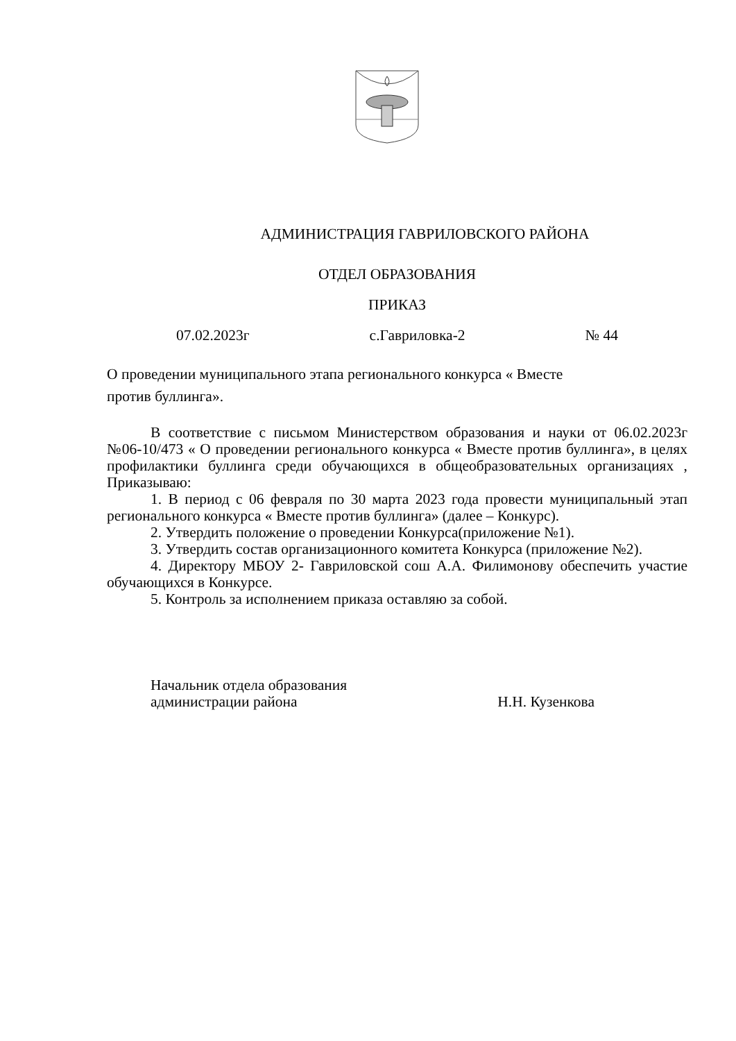АДМИНИСТРАЦИЯ ГАВРИЛОВСКОГО РАЙОНА
ОТДЕЛ ОБРАЗОВАНИЯ
ПРИКАЗ
07.02.2023г с.Гавриловка-2 № 44
О проведении муниципального этапа регионального конкурса « Вместе
против буллинга».
В соответствие с письмом Министерством образования и науки от 06.02.2023г №06-10/473 « О проведении регионального конкурса « Вместе против буллинга», в целях профилактики буллинга среди обучающихся в общеобразовательных организациях , Приказываю:
1. В период с 06 февраля по 30 марта 2023 года провести муниципальный этап регионального конкурса « Вместе против буллинга» (далее – Конкурс).
2. Утвердить положение о проведении Конкурса(приложение №1).
3. Утвердить состав организационного комитета Конкурса (приложение №2).
4. Директору МБОУ 2- Гавриловской сош А.А. Филимонову обеспечить участие обучающихся в Конкурсе.
5. Контроль за исполнением приказа оставляю за собой.
Начальник отдела образования
администрации района Н.Н. Кузенкова